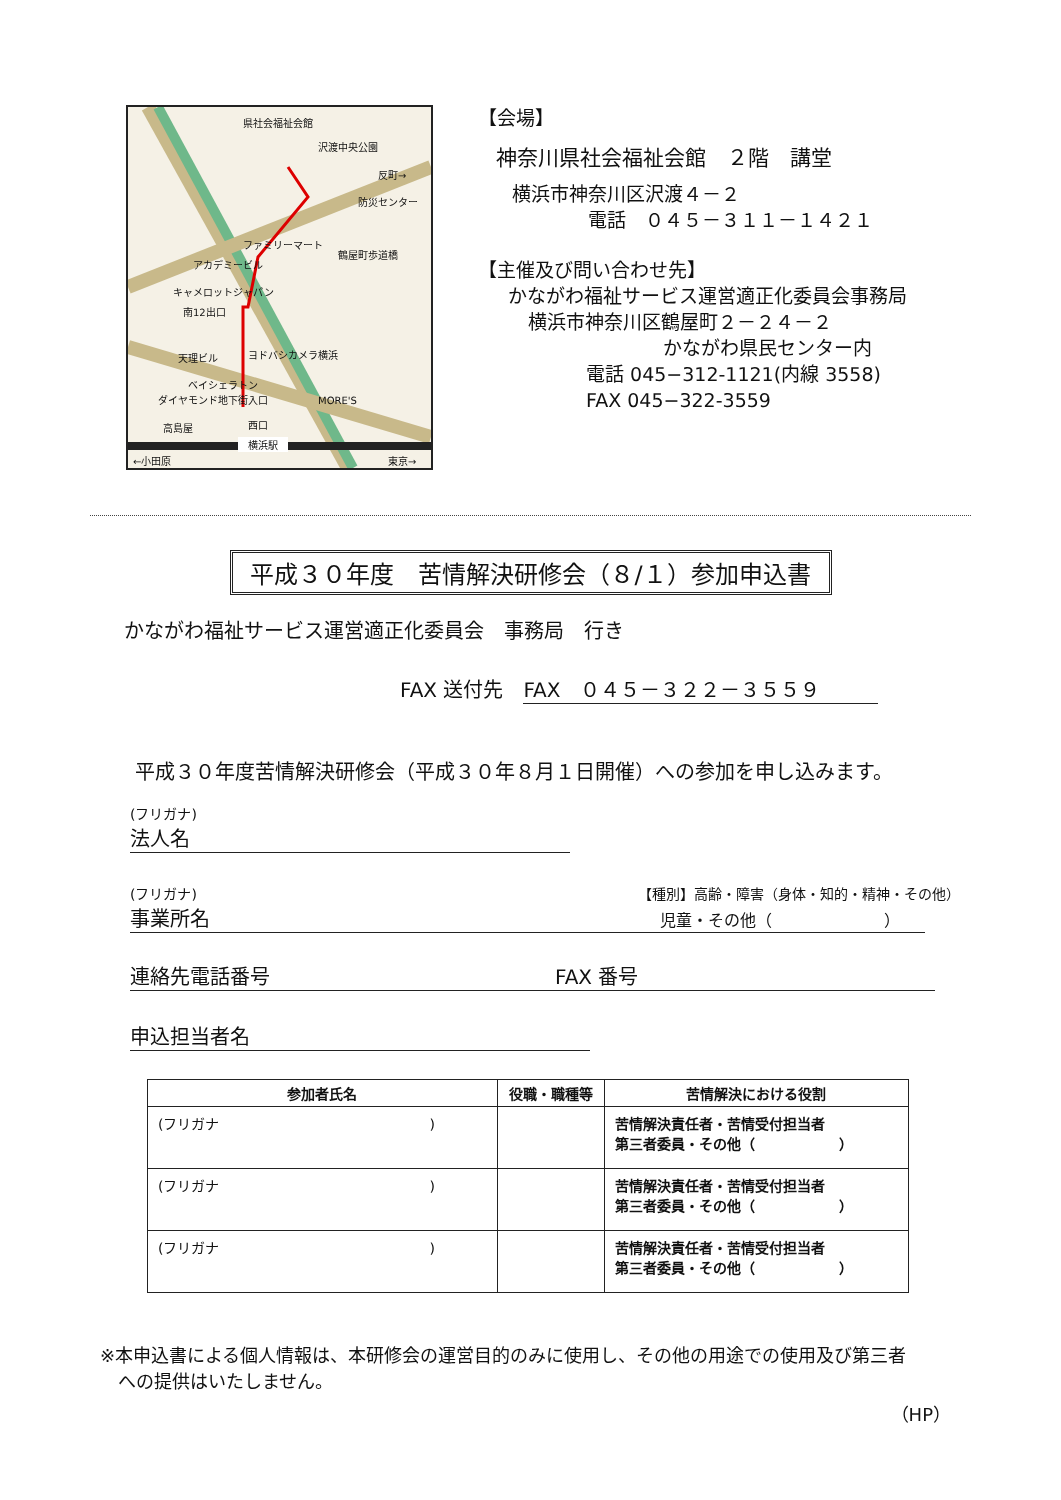県社会福祉会館
沢渡中央公園
反町→
防災センター
ファミリーマート
鶴屋町歩道橋
アカデミービル
キャメロットジャパン
南12出口
天理ビル ヨドバシカメラ横浜
ベイシェラトン
ダイヤモンド地下街入口 MORE'S
高島屋 西口
横浜駅
←小田原 東京→
【会場】
神奈川県社会福祉会館　２階　講堂
横浜市神奈川区沢渡４－２
電話　０４５－３１１－１４２１
【主催及び問い合わせ先】
かながわ福祉サービス運営適正化委員会事務局
横浜市神奈川区鶴屋町２－２４－２
かながわ県民センター内
電話 045−312-1121(内線 3558)
FAX 045−322-3559
平成３０年度　苦情解決研修会（８/１）参加申込書
かながわ福祉サービス運営適正化委員会　事務局　行き
FAX 送付先　FAX　０４５－３２２－３５５９
平成３０年度苦情解決研修会（平成３０年８月１日開催）への参加を申し込みます。
(フリガナ)
法人名
(フリガナ) 【種別】高齢・障害（身体・知的・精神・その他）
事業所名 児童・その他（　　　　　　　）
連絡先電話番号 FAX 番号
申込担当者名
| 参加者氏名 | 役職・職種等 | 苦情解決における役割 |
| --- | --- | --- |
| (フリガナ ) | | 苦情解決責任者・苦情受付担当者 第三者委員・その他（ ） |
| (フリガナ ) | | 苦情解決責任者・苦情受付担当者 第三者委員・その他（ ） |
| (フリガナ ) | | 苦情解決責任者・苦情受付担当者 第三者委員・その他（ ） |
※本申込書による個人情報は、本研修会の運営目的のみに使用し、その他の用途での使用及び第三者
　への提供はいたしません。
（HP）